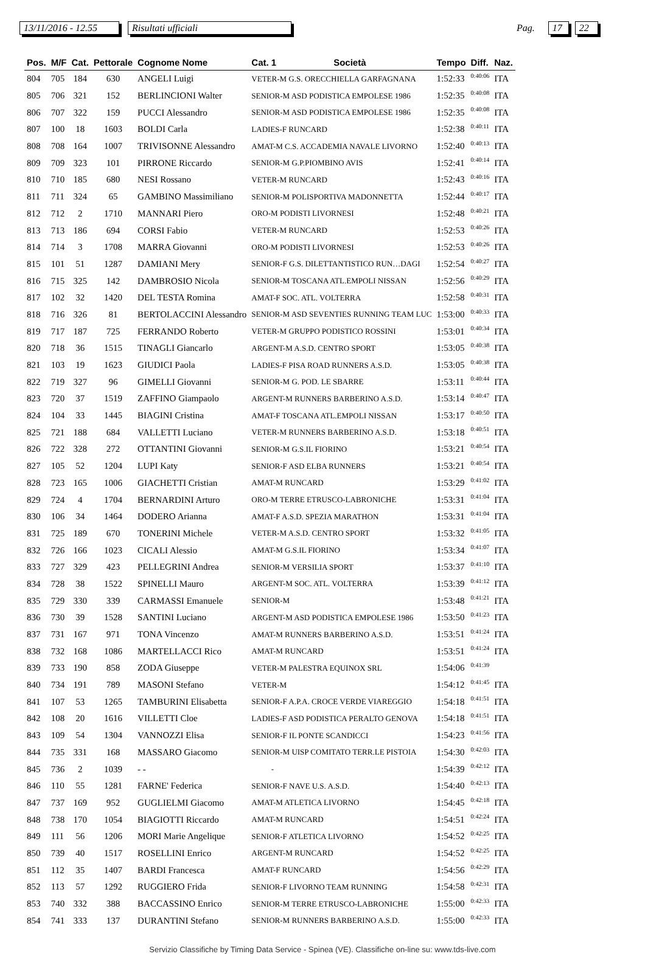13/11/2016 - 12.55 Risultati ufficiali Pag. 17 22
| Pos. | M/F | Cat. | Pettorale | Cognome Nome | Cat. 1 | Società | Tempo | Diff. | Naz. |
| --- | --- | --- | --- | --- | --- | --- | --- | --- | --- |
| 804 | 705 | 184 | 630 | ANGELI Luigi | VETER-M G.S. ORECCHIELLA GARFAGNANA | | 1:52:33 | 0:40:06 | ITA |
| 805 | 706 | 321 | 152 | BERLINCIONI Walter | SENIOR-M ASD PODISTICA EMPOLESE 1986 | | 1:52:35 | 0:40:08 | ITA |
| 806 | 707 | 322 | 159 | PUCCI Alessandro | SENIOR-M ASD PODISTICA EMPOLESE 1986 | | 1:52:35 | 0:40:08 | ITA |
| 807 | 100 | 18 | 1603 | BOLDI Carla | LADIES-F RUNCARD | | 1:52:38 | 0:40:11 | ITA |
| 808 | 708 | 164 | 1007 | TRIVISONNE Alessandro | AMAT-M C.S. ACCADEMIA NAVALE LIVORNO | | 1:52:40 | 0:40:13 | ITA |
| 809 | 709 | 323 | 101 | PIRRONE Riccardo | SENIOR-M G.P.PIOMBINO AVIS | | 1:52:41 | 0:40:14 | ITA |
| 810 | 710 | 185 | 680 | NESI Rossano | VETER-M RUNCARD | | 1:52:43 | 0:40:16 | ITA |
| 811 | 711 | 324 | 65 | GAMBINO Massimiliano | SENIOR-M POLISPORTIVA MADONNETTA | | 1:52:44 | 0:40:17 | ITA |
| 812 | 712 | 2 | 1710 | MANNARI Piero | ORO-M PODISTI LIVORNESI | | 1:52:48 | 0:40:21 | ITA |
| 813 | 713 | 186 | 694 | CORSI Fabio | VETER-M RUNCARD | | 1:52:53 | 0:40:26 | ITA |
| 814 | 714 | 3 | 1708 | MARRA Giovanni | ORO-M PODISTI LIVORNESI | | 1:52:53 | 0:40:26 | ITA |
| 815 | 101 | 51 | 1287 | DAMIANI Mery | SENIOR-F G.S. DILETTANTISTICO RUN…DAGI | | 1:52:54 | 0:40:27 | ITA |
| 816 | 715 | 325 | 142 | DAMBROSIO Nicola | SENIOR-M TOSCANA ATL.EMPOLI NISSAN | | 1:52:56 | 0:40:29 | ITA |
| 817 | 102 | 32 | 1420 | DEL TESTA Romina | AMAT-F SOC. ATL. VOLTERRA | | 1:52:58 | 0:40:31 | ITA |
| 818 | 716 | 326 | 81 | BERTOLACCINI Alessandro | SENIOR-M ASD SEVENTIES RUNNING TEAM LUC | | 1:53:00 | 0:40:33 | ITA |
| 819 | 717 | 187 | 725 | FERRANDO Roberto | VETER-M GRUPPO PODISTICO ROSSINI | | 1:53:01 | 0:40:34 | ITA |
| 820 | 718 | 36 | 1515 | TINAGLI Giancarlo | ARGENT-M A.S.D. CENTRO SPORT | | 1:53:05 | 0:40:38 | ITA |
| 821 | 103 | 19 | 1623 | GIUDICI Paola | LADIES-F PISA ROAD RUNNERS A.S.D. | | 1:53:05 | 0:40:38 | ITA |
| 822 | 719 | 327 | 96 | GIMELLI Giovanni | SENIOR-M G. POD. LE SBARRE | | 1:53:11 | 0:40:44 | ITA |
| 823 | 720 | 37 | 1519 | ZAFFINO Giampaolo | ARGENT-M RUNNERS BARBERINO A.S.D. | | 1:53:14 | 0:40:47 | ITA |
| 824 | 104 | 33 | 1445 | BIAGINI Cristina | AMAT-F TOSCANA ATL.EMPOLI NISSAN | | 1:53:17 | 0:40:50 | ITA |
| 825 | 721 | 188 | 684 | VALLETTI Luciano | VETER-M RUNNERS BARBERINO A.S.D. | | 1:53:18 | 0:40:51 | ITA |
| 826 | 722 | 328 | 272 | OTTANTINI Giovanni | SENIOR-M G.S.IL FIORINO | | 1:53:21 | 0:40:54 | ITA |
| 827 | 105 | 52 | 1204 | LUPI Katy | SENIOR-F ASD ELBA RUNNERS | | 1:53:21 | 0:40:54 | ITA |
| 828 | 723 | 165 | 1006 | GIACHETTI Cristian | AMAT-M RUNCARD | | 1:53:29 | 0:41:02 | ITA |
| 829 | 724 | 4 | 1704 | BERNARDINI Arturo | ORO-M TERRE ETRUSCO-LABRONICHE | | 1:53:31 | 0:41:04 | ITA |
| 830 | 106 | 34 | 1464 | DODERO Arianna | AMAT-F A.S.D. SPEZIA MARATHON | | 1:53:31 | 0:41:04 | ITA |
| 831 | 725 | 189 | 670 | TONERINI Michele | VETER-M A.S.D. CENTRO SPORT | | 1:53:32 | 0:41:05 | ITA |
| 832 | 726 | 166 | 1023 | CICALI Alessio | AMAT-M G.S.IL FIORINO | | 1:53:34 | 0:41:07 | ITA |
| 833 | 727 | 329 | 423 | PELLEGRINI Andrea | SENIOR-M VERSILIA SPORT | | 1:53:37 | 0:41:10 | ITA |
| 834 | 728 | 38 | 1522 | SPINELLI Mauro | ARGENT-M SOC. ATL. VOLTERRA | | 1:53:39 | 0:41:12 | ITA |
| 835 | 729 | 330 | 339 | CARMASSI Emanuele | SENIOR-M | | 1:53:48 | 0:41:21 | ITA |
| 836 | 730 | 39 | 1528 | SANTINI Luciano | ARGENT-M ASD PODISTICA EMPOLESE 1986 | | 1:53:50 | 0:41:23 | ITA |
| 837 | 731 | 167 | 971 | TONA Vincenzo | AMAT-M RUNNERS BARBERINO A.S.D. | | 1:53:51 | 0:41:24 | ITA |
| 838 | 732 | 168 | 1086 | MARTELLACCI Rico | AMAT-M RUNCARD | | 1:53:51 | 0:41:24 | ITA |
| 839 | 733 | 190 | 858 | ZODA Giuseppe | VETER-M PALESTRA EQUINOX SRL | | 1:54:06 | 0:41:39 | |
| 840 | 734 | 191 | 789 | MASONI Stefano | VETER-M | | 1:54:12 | 0:41:45 | ITA |
| 841 | 107 | 53 | 1265 | TAMBURINI Elisabetta | SENIOR-F A.P.A. CROCE VERDE VIAREGGIO | | 1:54:18 | 0:41:51 | ITA |
| 842 | 108 | 20 | 1616 | VILLETTI Cloe | LADIES-F ASD PODISTICA PERALTO GENOVA | | 1:54:18 | 0:41:51 | ITA |
| 843 | 109 | 54 | 1304 | VANNOZZI Elisa | SENIOR-F IL PONTE SCANDICCI | | 1:54:23 | 0:41:56 | ITA |
| 844 | 735 | 331 | 168 | MASSARO Giacomo | SENIOR-M UISP COMITATO TERR.LE PISTOIA | | 1:54:30 | 0:42:03 | ITA |
| 845 | 736 | 2 | 1039 | - - | - | | 1:54:39 | 0:42:12 | ITA |
| 846 | 110 | 55 | 1281 | FARNE' Federica | SENIOR-F NAVE U.S. A.S.D. | | 1:54:40 | 0:42:13 | ITA |
| 847 | 737 | 169 | 952 | GUGLIELMI Giacomo | AMAT-M ATLETICA LIVORNO | | 1:54:45 | 0:42:18 | ITA |
| 848 | 738 | 170 | 1054 | BIAGIOTTI Riccardo | AMAT-M RUNCARD | | 1:54:51 | 0:42:24 | ITA |
| 849 | 111 | 56 | 1206 | MORI Marie Angelique | SENIOR-F ATLETICA LIVORNO | | 1:54:52 | 0:42:25 | ITA |
| 850 | 739 | 40 | 1517 | ROSELLINI Enrico | ARGENT-M RUNCARD | | 1:54:52 | 0:42:25 | ITA |
| 851 | 112 | 35 | 1407 | BARDI Francesca | AMAT-F RUNCARD | | 1:54:56 | 0:42:29 | ITA |
| 852 | 113 | 57 | 1292 | RUGGIERO Frida | SENIOR-F LIVORNO TEAM RUNNING | | 1:54:58 | 0:42:31 | ITA |
| 853 | 740 | 332 | 388 | BACCASSINO Enrico | SENIOR-M TERRE ETRUSCO-LABRONICHE | | 1:55:00 | 0:42:33 | ITA |
| 854 | 741 | 333 | 137 | DURANTINI Stefano | SENIOR-M RUNNERS BARBERINO A.S.D. | | 1:55:00 | 0:42:33 | ITA |
Servizio Classifiche by Timing Data Service - Spinea (VE). Classifiche on-line su: www.tds-live.com